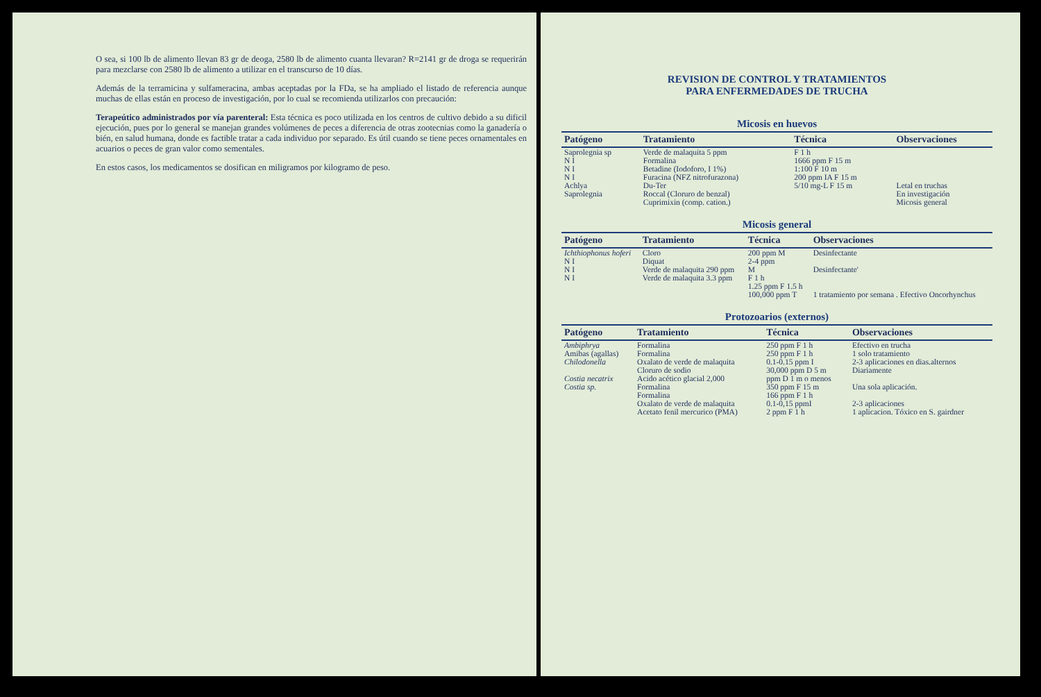O sea, si 100 lb de alimento llevan 83 gr de deoga, 2580 lb de alimento cuanta llevaran? R=2141 gr de droga se requerirán para mezclarse con 2580 lb de alimento a utilizar en el transcurso de 10 días.
Además de la terramicina y sulfameracina, ambas aceptadas por la FDa, se ha ampliado el listado de referencia aunque muchas de ellas están en proceso de investigación, por lo cual se recomienda utilizarlos con precaución:
Terapeútico administrados por vía parenteral: Esta técnica es poco utilizada en los centros de cultivo debido a su dificil ejecución, pues por lo general se manejan grandes volúmenes de peces a diferencia de otras zootecnias como la ganadería o bién, en salud humana, donde es factible tratar a cada individuo por separado. Es útil cuando se tiene peces ornamentales en acuarios o peces de gran valor como sementales.
En estos casos, los medicamentos se dosifican en miligramos por kilogramo de peso.
REVISION DE CONTROL Y TRATAMIENTOS
PARA ENFERMEDADES DE TRUCHA
Micosis en huevos
| Patógeno | Tratamiento | Técnica | Observaciones |
| --- | --- | --- | --- |
| Saprolegnia sp | Verde de malaquita 5 ppm | F 1 h | |
| N I | Formalina | 1666 ppm F 15 m | |
| N I | Betadine (Iodoforo, I 1%) | 1:100 F 10 m | |
| N I | Furacina (NFZ nitrofurazona) | 200 ppm IA F 15 m | |
| Achlya | Du-Ter | 5/10 mg-L F 15 m | Letal en truchas |
| Saprolegnia | Roccal (Cloruro de benzal) | | En investigación |
| | Cuprimixin (comp. cation.) | | Micosis general |
Micosis general
| Patógeno | Tratamiento | Técnica | Observaciones |
| --- | --- | --- | --- |
| Ichthiophonus hoferi | Cloro | 200 ppm M | Desinfectante |
| N I | Diquat | 2-4 ppm | |
| N I | Verde de malaquita 290 ppm | M | Desinfectante' |
| N I | Verde de malaquita 3.3 ppm | F 1 h | |
| | | 1.25 ppm F 1.5 h | |
| | | 100,000 ppm T | 1 tratamiento por semana . Efectivo Oncorhynchus |
Protozoarios (externos)
| Patógeno | Tratamiento | Técnica | Observaciones |
| --- | --- | --- | --- |
| Ambiphrya | Formalina | 250 ppm F 1 h | Efectivo en trucha |
| Amibas (agallas) | Formalina | 250 ppm F 1 h | 1 solo tratamiento |
| Chilodonella | Oxalato de verde de malaquita | 0.1-0.15 ppm I | 2-3 aplicaciones en dias.alternos |
| | Cloruro de sodio | 30,000 ppm D 5 m | Diariamente |
| Costia necatrix | Acido acético glacial 2,000 | ppm D 1 m o menos | |
| Costia sp. | Formalina | 350 ppm F 15 m | Una sola aplicación. |
| | Formalina | 166 ppm F 1 h | |
| | Oxalato de verde de malaquita | 0.1-0,15 ppmI | 2-3 aplicaciones |
| | Acetato fenil mercurico (PMA) | 2 ppm F 1 h | 1 aplicacion. Tóxico en S. gairdner |